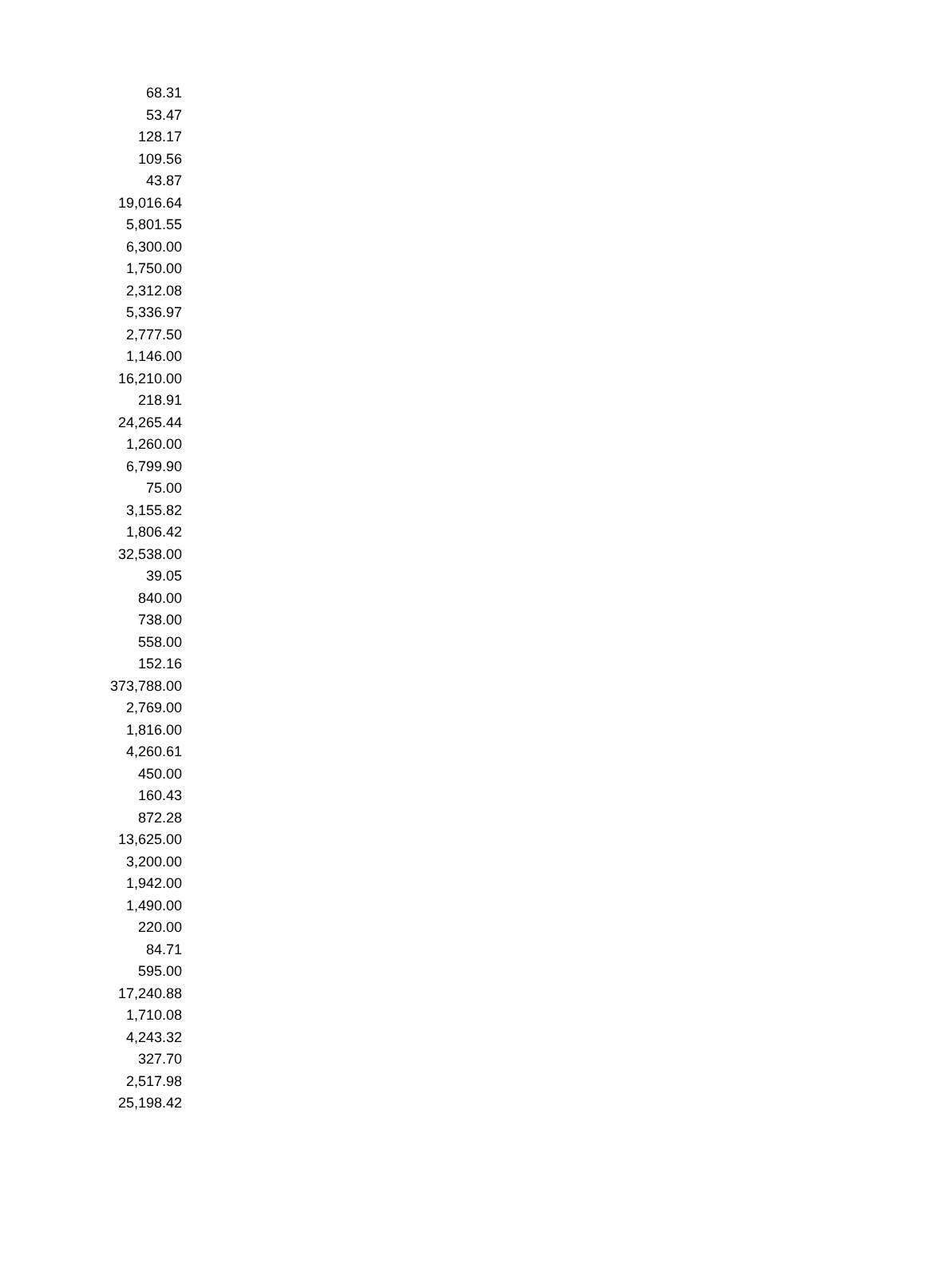| 68.31 |
| 53.47 |
| 128.17 |
| 109.56 |
| 43.87 |
| 19,016.64 |
| 5,801.55 |
| 6,300.00 |
| 1,750.00 |
| 2,312.08 |
| 5,336.97 |
| 2,777.50 |
| 1,146.00 |
| 16,210.00 |
| 218.91 |
| 24,265.44 |
| 1,260.00 |
| 6,799.90 |
| 75.00 |
| 3,155.82 |
| 1,806.42 |
| 32,538.00 |
| 39.05 |
| 840.00 |
| 738.00 |
| 558.00 |
| 152.16 |
| 373,788.00 |
| 2,769.00 |
| 1,816.00 |
| 4,260.61 |
| 450.00 |
| 160.43 |
| 872.28 |
| 13,625.00 |
| 3,200.00 |
| 1,942.00 |
| 1,490.00 |
| 220.00 |
| 84.71 |
| 595.00 |
| 17,240.88 |
| 1,710.08 |
| 4,243.32 |
| 327.70 |
| 2,517.98 |
| 25,198.42 |